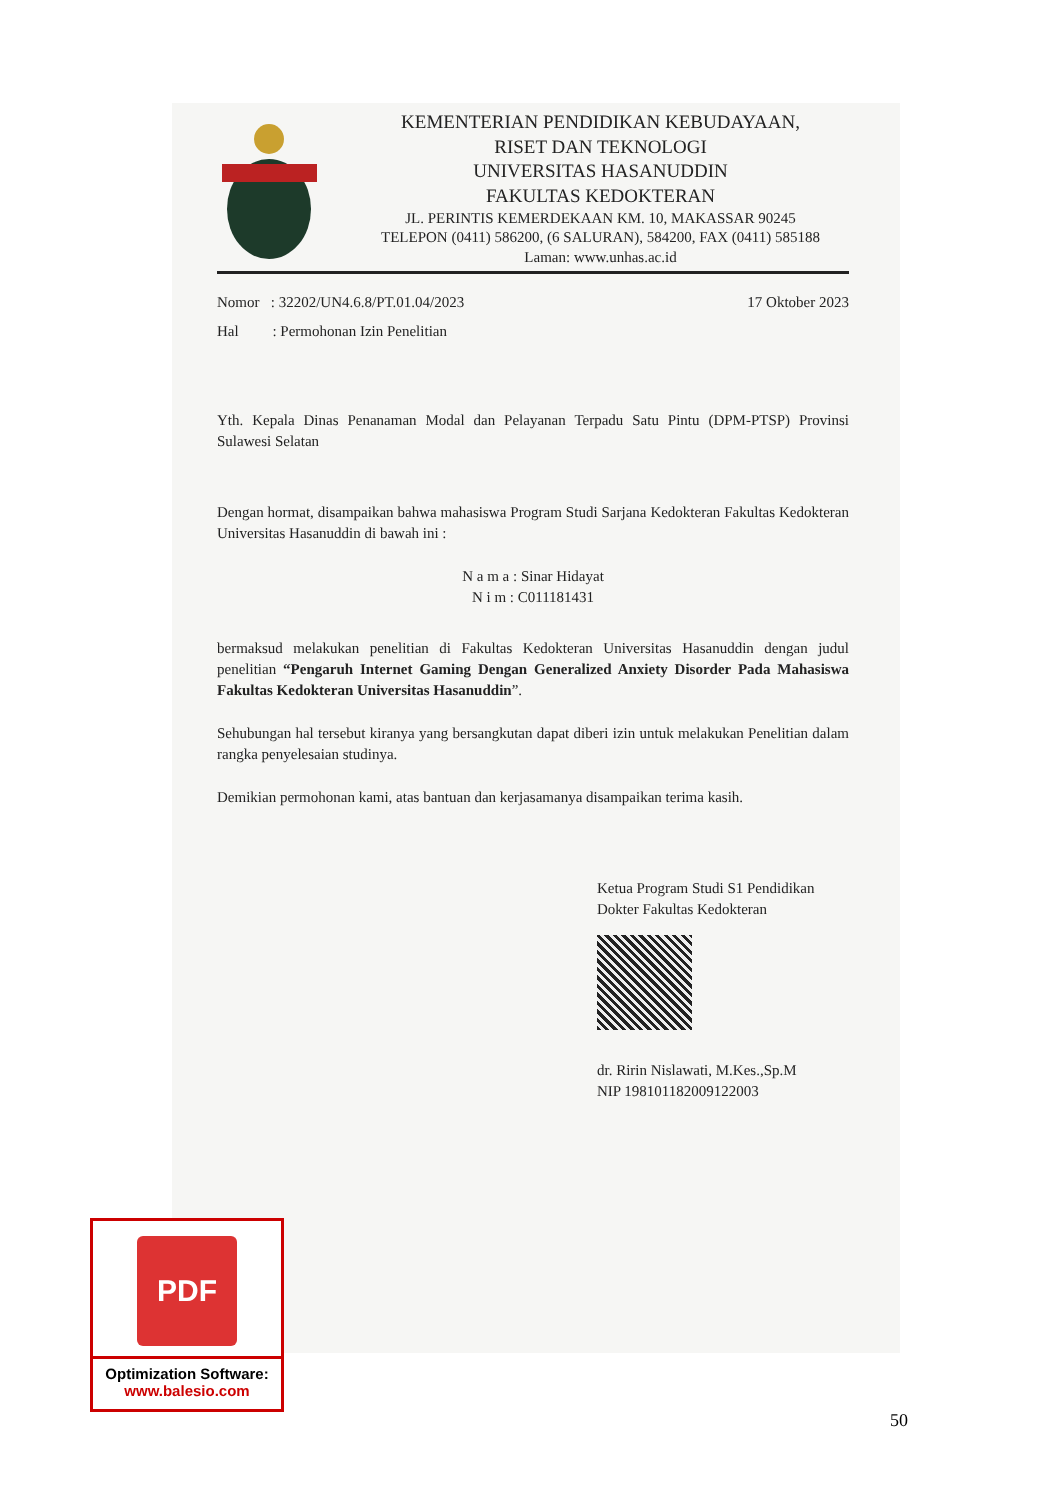KEMENTERIAN PENDIDIKAN KEBUDAYAAN,
RISET DAN TEKNOLOGI
UNIVERSITAS HASANUDDIN
FAKULTAS KEDOKTERAN
JL. PERINTIS KEMERDEKAAN KM. 10, MAKASSAR 90245
TELEPON (0411) 586200, (6 SALURAN), 584200, FAX (0411) 585188
Laman: www.unhas.ac.id
Nomor : 32202/UN4.6.8/PT.01.04/2023 17 Oktober 2023
Hal : Permohonan Izin Penelitian
Yth. Kepala Dinas Penanaman Modal dan Pelayanan Terpadu Satu Pintu (DPM-PTSP) Provinsi Sulawesi Selatan
Dengan hormat, disampaikan bahwa mahasiswa Program Studi Sarjana Kedokteran Fakultas Kedokteran Universitas Hasanuddin di bawah ini :
N a m a : Sinar Hidayat
N i m : C011181431
bermaksud melakukan penelitian di Fakultas Kedokteran Universitas Hasanuddin dengan judul penelitian “Pengaruh Internet Gaming Dengan Generalized Anxiety Disorder Pada Mahasiswa Fakultas Kedokteran Universitas Hasanuddin”.
Sehubungan hal tersebut kiranya yang bersangkutan dapat diberi izin untuk melakukan Penelitian dalam rangka penyelesaian studinya.
Demikian permohonan kami, atas bantuan dan kerjasamanya disampaikan terima kasih.
Ketua Program Studi S1 Pendidikan
Dokter Fakultas Kedokteran
dr. Ririn Nislawati, M.Kes.,Sp.M
NIP 198101182009122003
PDF
Optimization Software:
www.balesio.com
50